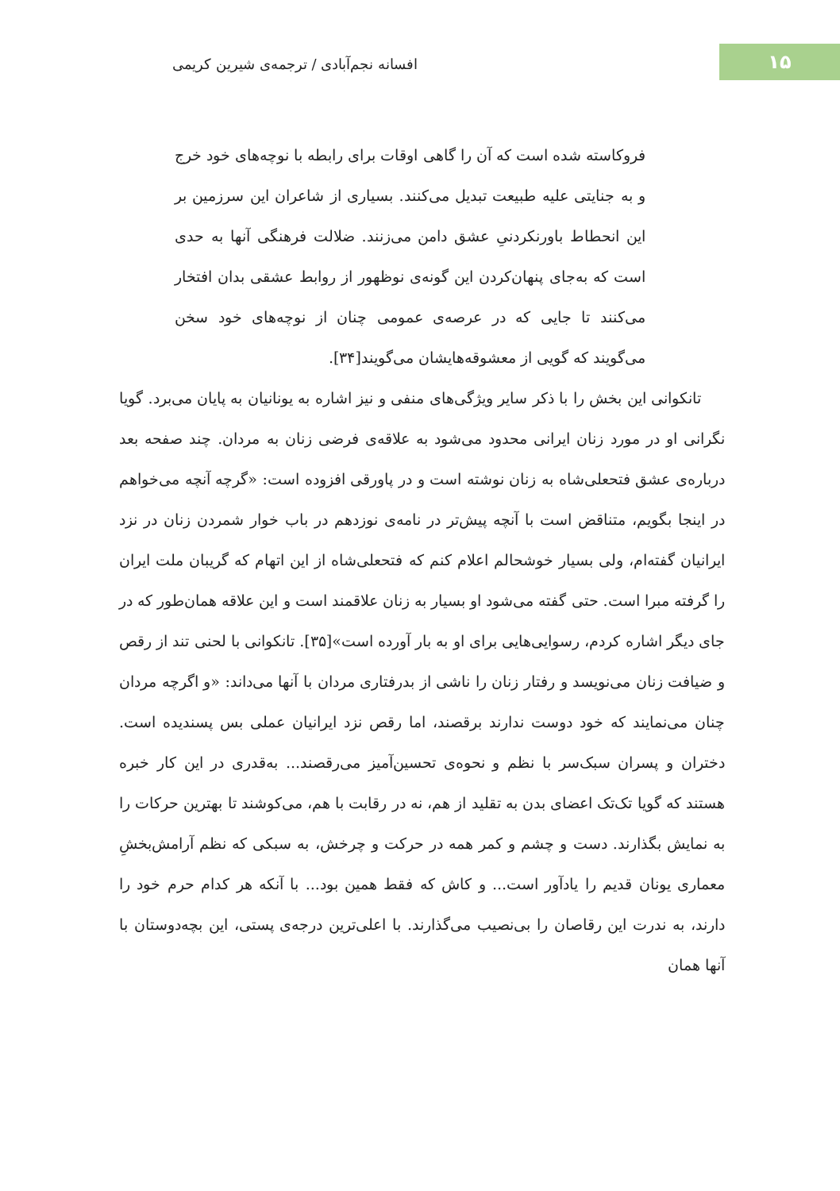۱۵
افسانه نجم‌آبادی / ترجمه‌ی شیرین کریمی
فروکاسته شده است که آن را گاهی اوقات برای رابطه با نوچه‌های خود خرج و به جنایتی علیه طبیعت تبدیل می‌کنند. بسیاری از شاعران این سرزمین بر این انحطاط باورنکردنیِ عشق دامن می‌زنند. ضلالت فرهنگی آنها به حدی است که به‌جای پنهان‌کردن این گونه‌ی نوظهور از روابط عشقی بدان افتخار می‌کنند تا جایی که در عرصه‌ی عمومی چنان از نوچه‌های خود سخن می‌گویند که گویی از معشوقه‌هایشان می‌گویند[۳۴].
تانکوانی این بخش را با ذکر سایر ویژگی‌های منفی و نیز اشاره به یونانیان به پایان می‌برد. گویا نگرانی او در مورد زنان ایرانی محدود می‌شود به علاقه‌ی فرضی زنان به مردان. چند صفحه بعد درباره‌ی عشق فتحعلی‌شاه به زنان نوشته است و در پاورقی افزوده است: «گرچه آنچه می‌خواهم در اینجا بگویم، متناقض است با آنچه پیش‌تر در نامه‌ی نوزدهم در باب خوار شمردن زنان در نزد ایرانیان گفته‌ام، ولی بسیار خوشحالم اعلام کنم که فتحعلی‌شاه از این اتهام که گریبان ملت ایران را گرفته مبرا است. حتی گفته می‌شود او بسیار به زنان علاقمند است و این علاقه همان‌طور که در جای دیگر اشاره کردم، رسوایی‌هایی برای او به بار آورده است»[۳۵]. تانکوانی با لحنی تند از رقص و ضیافت زنان می‌نویسد و رفتار زنان را ناشی از بدرفتاری مردان با آنها می‌داند: «و اگرچه مردان چنان می‌نمایند که خود دوست ندارند برقصند، اما رقص نزد ایرانیان عملی بس پسندیده است. دختران و پسران سبک‌سر با نظم و نحوه‌ی تحسین‌آمیز می‌رقصند... به‌قدری در این کار خبره هستند که گویا تک‌تک اعضای بدن به تقلید از هم، نه در رقابت با هم، می‌کوشند تا بهترین حرکات را به نمایش بگذارند. دست و چشم و کمر همه در حرکت و چرخش، به سبکی که نظم آرامش‌بخشِ معماری یونان قدیم را یادآور است... و کاش که فقط همین بود... با آنکه هر کدام حرم خود را دارند، به ندرت این رقاصان را بی‌نصیب می‌گذارند. با اعلی‌ترین درجه‌ی پستی، این بچه‌دوستان با آنها همان